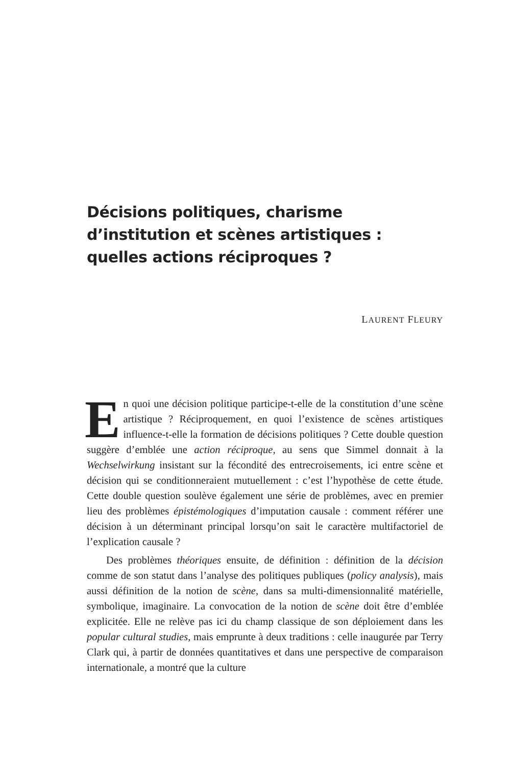Décisions politiques, charisme d’institution et scènes artistiques : quelles actions réciproques ?
LAURENT FLEURY
En quoi une décision politique participe-t-elle de la constitution d’une scène artistique ? Réciproquement, en quoi l’existence de scènes artistiques influence-t-elle la formation de décisions politiques ? Cette double question suggère d’emblée une action réciproque, au sens que Simmel donnait à la Wechselwirkung insistant sur la fécondité des entrecroisements, ici entre scène et décision qui se conditionneraient mutuellement : c’est l’hypothèse de cette étude. Cette double question soulève également une série de problèmes, avec en premier lieu des problèmes épistémologiques d’imputation causale : comment référer une décision à un déterminant principal lorsqu’on sait le caractère multifactoriel de l’explication causale ?
Des problèmes théoriques ensuite, de définition : définition de la décision comme de son statut dans l’analyse des politiques publiques (policy analysis), mais aussi définition de la notion de scène, dans sa multi-dimensionnalité matérielle, symbolique, imaginaire. La convocation de la notion de scène doit être d’emblée explicitée. Elle ne relève pas ici du champ classique de son déploiement dans les popular cultural studies, mais emprunte à deux traditions : celle inaugurée par Terry Clark qui, à partir de données quantitatives et dans une perspective de comparaison internationale, a montré que la culture